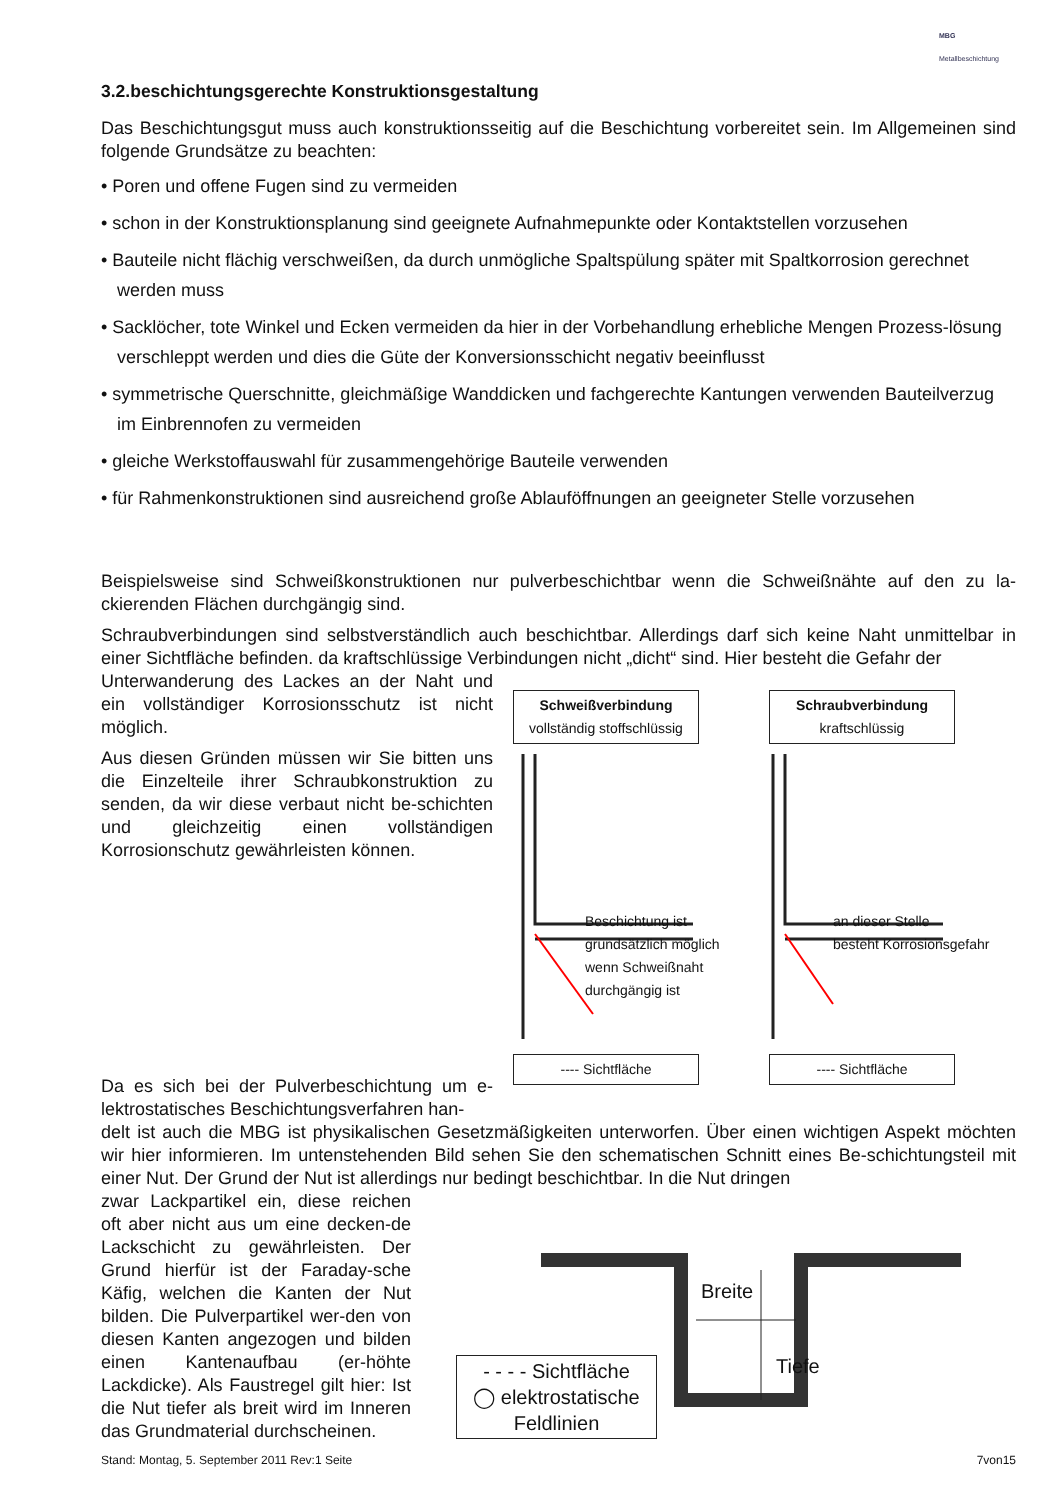MBG
Metallbeschichtung
3.2.beschichtungsgerechte Konstruktionsgestaltung
Das Beschichtungsgut muss auch konstruktionsseitig auf die Beschichtung vorbereitet sein. Im Allgemeinen sind folgende Grundsätze zu beachten:
• Poren und offene Fugen sind zu vermeiden
• schon in der Konstruktionsplanung sind geeignete Aufnahmepunkte oder Kontaktstellen vorzusehen
• Bauteile nicht flächig verschweißen, da durch unmögliche Spaltspülung später mit Spaltkorrosion gerechnet werden muss
• Sacklöcher, tote Winkel und Ecken vermeiden da hier in der Vorbehandlung erhebliche Mengen Prozess-lösung verschleppt werden und dies die Güte der Konversionsschicht negativ beeinflusst
• symmetrische Querschnitte, gleichmäßige Wanddicken und fachgerechte Kantungen verwenden Bauteilverzug im Einbrennofen zu vermeiden
• gleiche Werkstoffauswahl für zusammengehörige Bauteile verwenden
• für Rahmenkonstruktionen sind ausreichend große Ablauföffnungen an geeigneter Stelle vorzusehen
Beispielsweise sind Schweißkonstruktionen nur pulverbeschichtbar wenn die Schweißnähte auf den zu la-ckierenden Flächen durchgängig sind.
Schraubverbindungen sind selbstverständlich auch beschichtbar. Allerdings darf sich keine Naht unmittelbar in einer Sichtfläche befinden. da kraftschlüssige Verbindungen nicht „dicht“ sind. Hier besteht die Gefahr der
Unterwanderung des Lackes an der Naht und ein vollständiger Korrosionsschutz ist nicht möglich.
Aus diesen Gründen müssen wir Sie bitten uns die Einzelteile ihrer Schraubkonstruktion zu senden, da wir diese verbaut nicht be-schichten und gleichzeitig einen vollständigen Korrosionschutz gewährleisten können.
Da es sich bei der Pulverbeschichtung um e-lektrostatisches Beschichtungsverfahren han-
Schweißverbindung
vollständig stoffschlüssig
Schraubverbindung
kraftschlüssig
Beschichtung ist
grundsätzlich möglich
wenn Schweißnaht
durchgängig ist
an dieser Stelle
besteht Korrosionsgefahr
---- Sichtfläche ---- Sichtfläche
delt ist auch die MBG ist physikalischen Gesetzmäßigkeiten unterworfen. Über einen wichtigen Aspekt möchten wir hier informieren. Im untenstehenden Bild sehen Sie den schematischen Schnitt eines Be-schichtungsteil mit einer Nut. Der Grund der Nut ist allerdings nur bedingt beschichtbar. In die Nut dringen
zwar Lackpartikel ein, diese reichen oft aber nicht aus um eine decken-de Lackschicht zu gewährleisten. Der Grund hierfür ist der Faraday-sche Käfig, welchen die Kanten der Nut bilden. Die Pulverpartikel wer-den von diesen Kanten angezogen und bilden einen Kantenaufbau (er-höhte Lackdicke). Als Faustregel gilt hier: Ist die Nut tiefer als breit wird im Inneren das Grundmaterial durchscheinen.
Breite
Tiefe
- - - - Sichtfläche
◯ elektrostatische
Feldlinien
Stand: Montag, 5. September 2011 Rev:1 Seite 7von15